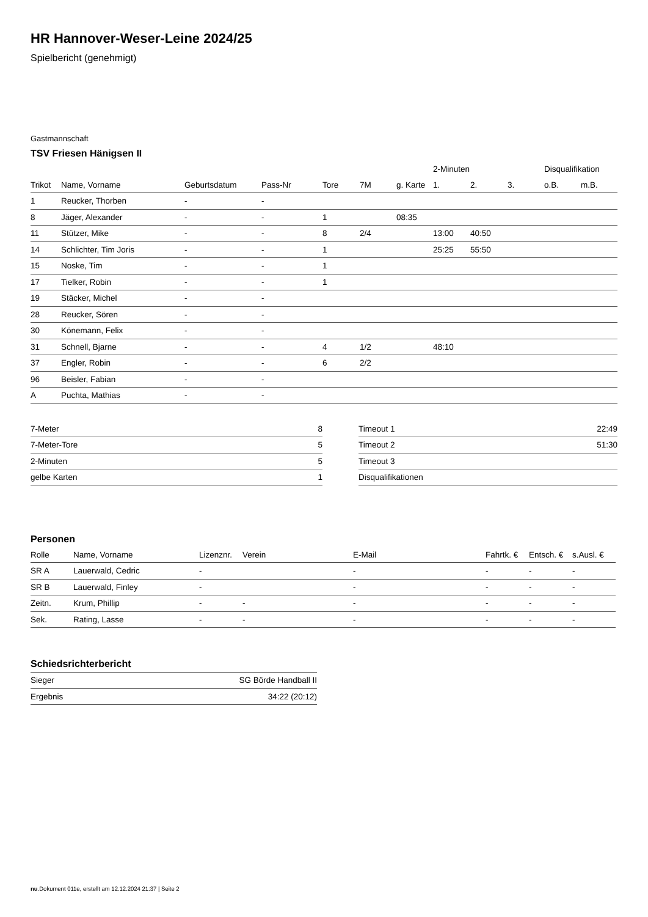HR Hannover-Weser-Leine 2024/25
Spielbericht (genehmigt)
Gastmannschaft
TSV Friesen Hänigsen II
| | | | | | | | 2-Minuten | | | Disqualifikation | |
| --- | --- | --- | --- | --- | --- | --- | --- | --- | --- | --- | --- |
| Trikot | Name, Vorname | Geburtsdatum | Pass-Nr | Tore | 7M | g. Karte | 1. | 2. | 3. | o.B. | m.B. |
| 1 | Reucker, Thorben | - | - | | | | | | | | |
| 8 | Jäger, Alexander | - | - | 1 | | 08:35 | | | | | |
| 11 | Stützer, Mike | - | - | 8 | 2/4 | | 13:00 | 40:50 | | | |
| 14 | Schlichter, Tim Joris | - | - | 1 | | | 25:25 | 55:50 | | | |
| 15 | Noske, Tim | - | - | 1 | | | | | | | |
| 17 | Tielker, Robin | - | - | 1 | | | | | | | |
| 19 | Stäcker, Michel | - | - | | | | | | | | |
| 28 | Reucker, Sören | - | - | | | | | | | | |
| 30 | Könemann, Felix | - | - | | | | | | | | |
| 31 | Schnell, Bjarne | - | - | 4 | 1/2 | | 48:10 | | | | |
| 37 | Engler, Robin | - | - | 6 | 2/2 | | | | | | |
| 96 | Beisler, Fabian | - | - | | | | | | | | |
| A | Puchta, Mathias | - | - | | | | | | | | |
| 7-Meter | 8 |
| 7-Meter-Tore | 5 |
| 2-Minuten | 5 |
| gelbe Karten | 1 |
| Timeout 1 | 22:49 |
| Timeout 2 | 51:30 |
| Timeout 3 | |
| Disqualifikationen | |
Personen
| Rolle | Name, Vorname | Lizenznr. | Verein | E-Mail | Fahrtk. € | Entsch. € | s.Ausl. € |
| --- | --- | --- | --- | --- | --- | --- | --- |
| SR A | Lauerwald, Cedric | - | | - | - | - | - |
| SR B | Lauerwald, Finley | - | | - | - | - | - |
| Zeitn. | Krum, Phillip | - | - | - | - | - | - |
| Sek. | Rating, Lasse | - | - | - | - | - | - |
Schiedsrichterbericht
| Sieger | SG Börde Handball II |
| Ergebnis | 34:22 (20:12) |
nu.Dokument 011e, erstellt am 12.12.2024 21:37 | Seite 2